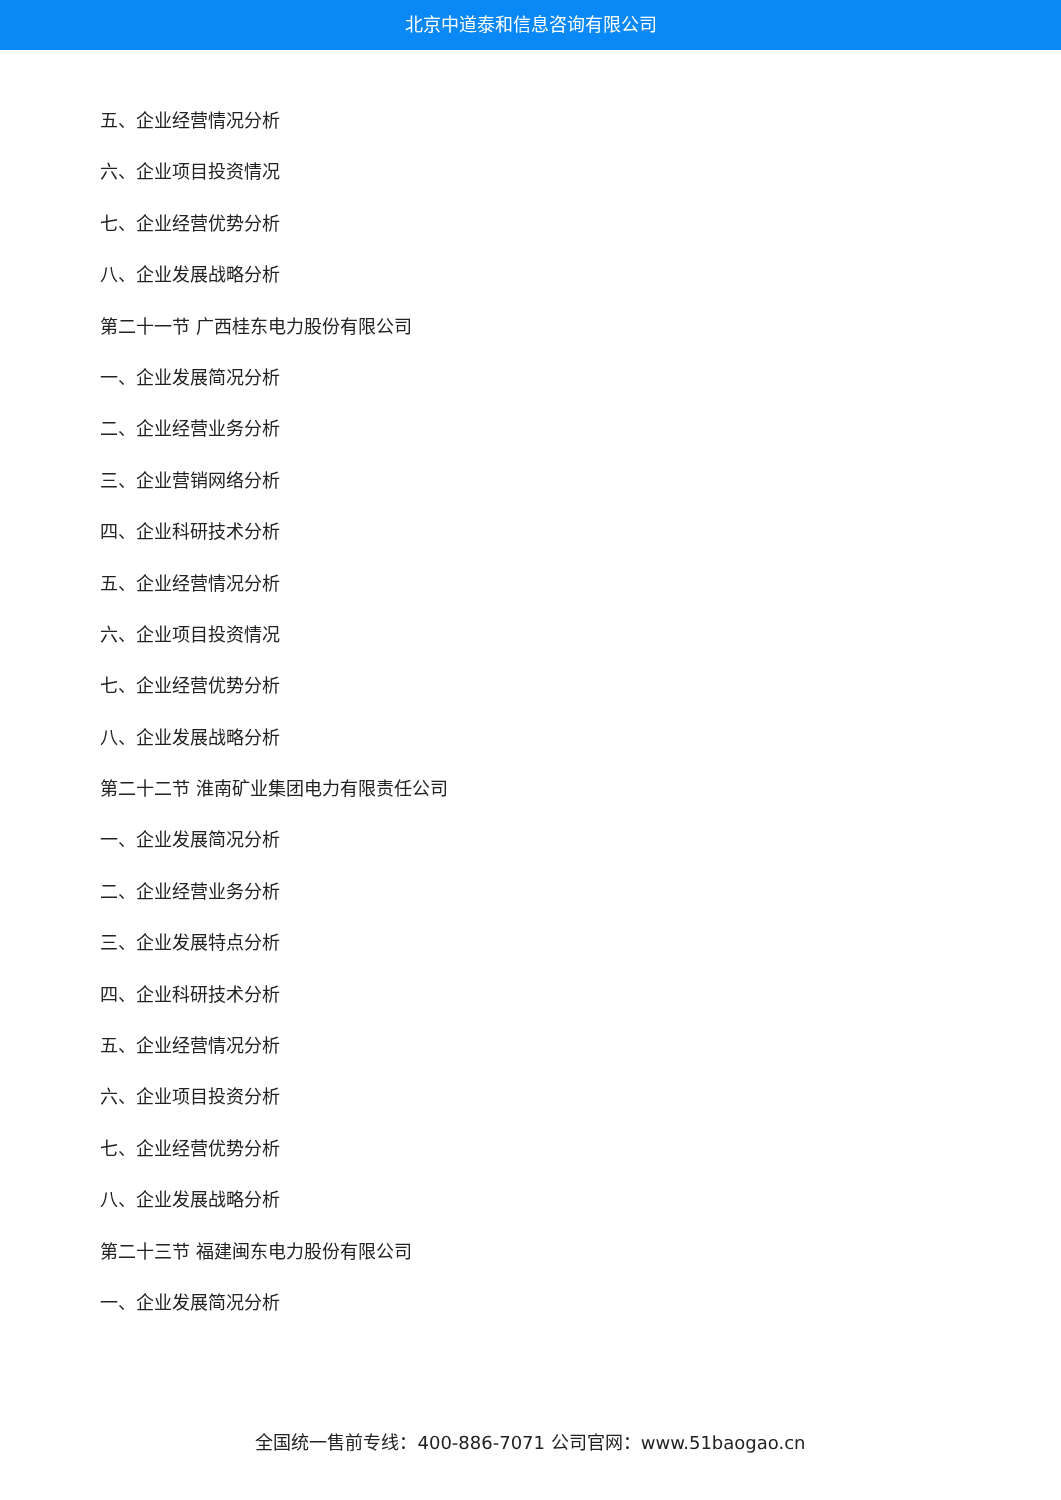北京中道泰和信息咨询有限公司
五、企业经营情况分析
六、企业项目投资情况
七、企业经营优势分析
八、企业发展战略分析
第二十一节 广西桂东电力股份有限公司
一、企业发展简况分析
二、企业经营业务分析
三、企业营销网络分析
四、企业科研技术分析
五、企业经营情况分析
六、企业项目投资情况
七、企业经营优势分析
八、企业发展战略分析
第二十二节 淮南矿业集团电力有限责任公司
一、企业发展简况分析
二、企业经营业务分析
三、企业发展特点分析
四、企业科研技术分析
五、企业经营情况分析
六、企业项目投资分析
七、企业经营优势分析
八、企业发展战略分析
第二十三节 福建闽东电力股份有限公司
一、企业发展简况分析
全国统一售前专线：400-886-7071 公司官网：www.51baogao.cn